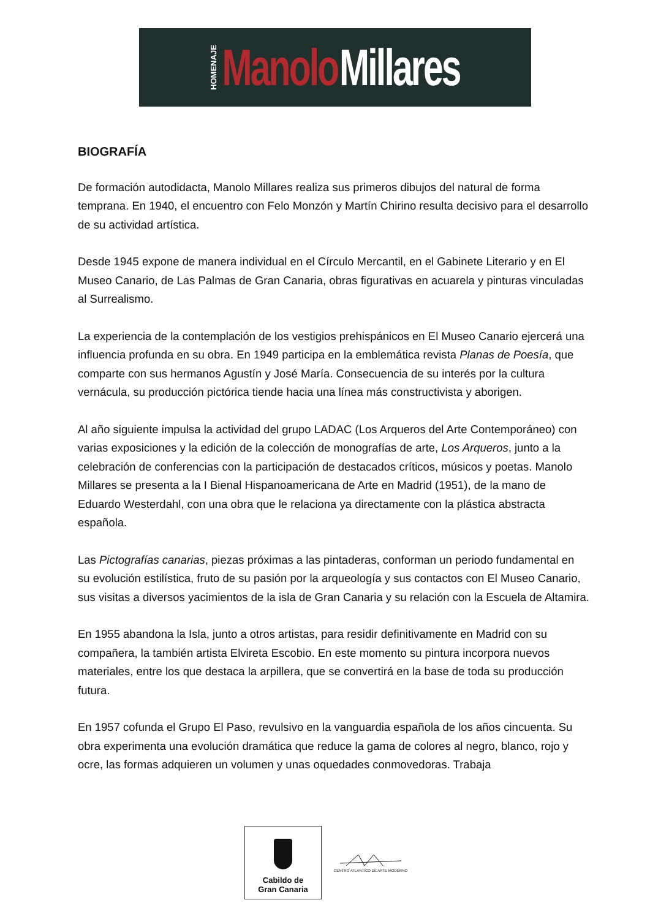HOMENAJE Manolo Millares
BIOGRAFÍA
De formación autodidacta, Manolo Millares realiza sus primeros dibujos del natural de forma temprana. En 1940, el encuentro con Felo Monzón y Martín Chirino resulta decisivo para el desarrollo de su actividad artística.
Desde 1945 expone de manera individual en el Círculo Mercantil, en el Gabinete Literario y en El Museo Canario, de Las Palmas de Gran Canaria, obras figurativas en acuarela y pinturas vinculadas al Surrealismo.
La experiencia de la contemplación de los vestigios prehispánicos en El Museo Canario ejercerá una influencia profunda en su obra. En 1949 participa en la emblemática revista Planas de Poesía, que comparte con sus hermanos Agustín y José María. Consecuencia de su interés por la cultura vernácula, su producción pictórica tiende hacia una línea más constructivista y aborigen.
Al año siguiente impulsa la actividad del grupo LADAC (Los Arqueros del Arte Contemporáneo) con varias exposiciones y la edición de la colección de monografías de arte, Los Arqueros, junto a la celebración de conferencias con la participación de destacados críticos, músicos y poetas. Manolo Millares se presenta a la I Bienal Hispanoamericana de Arte en Madrid (1951), de la mano de Eduardo Westerdahl, con una obra que le relaciona ya directamente con la plástica abstracta española.
Las Pictografías canarias, piezas próximas a las pintaderas, conforman un periodo fundamental en su evolución estilística, fruto de su pasión por la arqueología y sus contactos con El Museo Canario, sus visitas a diversos yacimientos de la isla de Gran Canaria y su relación con la Escuela de Altamira.
En 1955 abandona la Isla, junto a otros artistas, para residir definitivamente en Madrid con su compañera, la también artista Elvireta Escobio. En este momento su pintura incorpora nuevos materiales, entre los que destaca la arpillera, que se convertirá en la base de toda su producción futura.
En 1957 cofunda el Grupo El Paso, revulsivo en la vanguardia española de los años cincuenta. Su obra experimenta una evolución dramática que reduce la gama de colores al negro, blanco, rojo y ocre, las formas adquieren un volumen y unas oquedades conmovedoras. Trabaja
Cabildo de
Gran Canaria
CENTRO ATLANTICO DE ARTE MODERNO